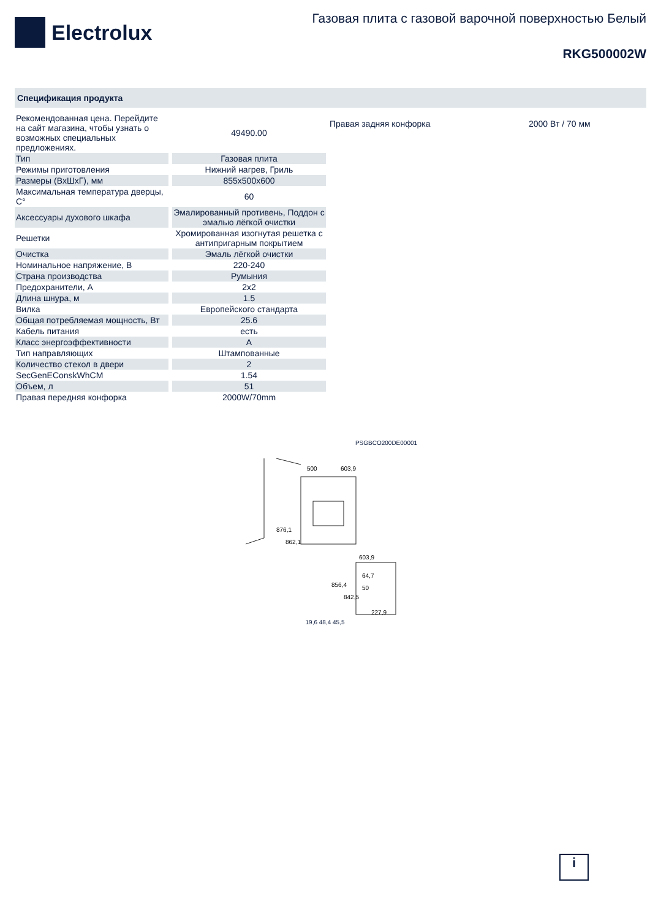Electrolux
Газовая плита с газовой варочной поверхностью Белый
RKG500002W
Спецификация продукта
| Рекомендованная цена. Перейдите на сайт магазина, чтобы узнать о возможных специальных предложениях. | 49490.00 |
| Тип | Газовая плита |
| Режимы приготовления | Нижний нагрев, Гриль |
| Размеры (ВхШхГ), мм | 855x500x600 |
| Максимальная температура дверцы, C° | 60 |
| Аксессуары духового шкафа | Эмалированный противень, Поддон с эмалью лёгкой очистки |
| Решетки | Хромированная изогнутая решетка с антипригарным покрытием |
| Очистка | Эмаль лёгкой очистки |
| Номинальное напряжение, В | 220-240 |
| Страна производства | Румыния |
| Предохранители, А | 2x2 |
| Длина шнура, м | 1.5 |
| Вилка | Европейского стандарта |
| Общая потребляемая мощность, Вт | 25.6 |
| Кабель питания | есть |
| Класс энергоэффективности | A |
| Тип направляющих | Штампованные |
| Количество стекол в двери | 2 |
| SecGenEConskWhCM | 1.54 |
| Объем, л | 51 |
| Правая передняя конфорка | 2000W/70mm |
Правая задняя конфорка 2000 Вт / 70 мм
PSGBCO200DE00001
500
603,9
876,1
862,1
603,9
856,4
842,5
64,7
50
227,9
19,6 48,4 45,5
i